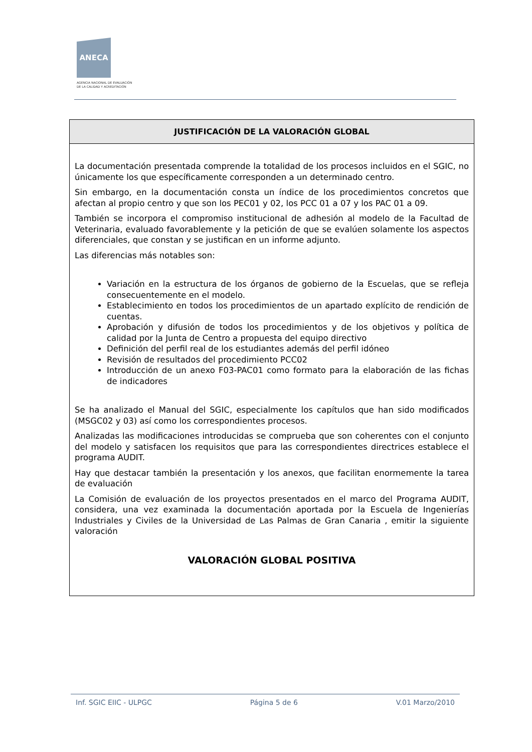ANECA
AGENCIA NACIONAL DE EVALUACIÓN
DE LA CALIDAD Y ACREDITACIÓN
| JUSTIFICACIÓN DE LA VALORACIÓN GLOBAL |
| --- |
| La documentación presentada comprende la totalidad de los procesos incluidos en el SGIC, no únicamente los que específicamente corresponden a un determinado centro. Sin embargo, en la documentación consta un índice de los procedimientos concretos que afectan al propio centro y que son los PEC01 y 02, los PCC 01 a 07 y los PAC 01 a 09. También se incorpora el compromiso institucional de adhesión al modelo de la Facultad de Veterinaria, evaluado favorablemente y la petición de que se evalúen solamente los aspectos diferenciales, que constan y se justifican en un informe adjunto. Las diferencias más notables son: Variación en la estructura de los órganos de gobierno de la Escuelas, que se refleja consecuentemente en el modelo. Establecimiento en todos los procedimientos de un apartado explícito de rendición de cuentas. Aprobación y difusión de todos los procedimientos y de los objetivos y política de calidad por la Junta de Centro a propuesta del equipo directivo Definición del perfil real de los estudiantes además del perfil idóneo Revisión de resultados del procedimiento PCC02 Introducción de un anexo F03-PAC01 como formato para la elaboración de las fichas de indicadores Se ha analizado el Manual del SGIC, especialmente los capítulos que han sido modificados (MSGC02 y 03) así como los correspondientes procesos. Analizadas las modificaciones introducidas se comprueba que son coherentes con el conjunto del modelo y satisfacen los requisitos que para las correspondientes directrices establece el programa AUDIT. Hay que destacar también la presentación y los anexos, que facilitan enormemente la tarea de evaluación La Comisión de evaluación de los proyectos presentados en el marco del Programa AUDIT, considera, una vez examinada la documentación aportada por la Escuela de Ingenierías Industriales y Civiles de la Universidad de Las Palmas de Gran Canaria , emitir la siguiente valoración VALORACIÓN GLOBAL POSITIVA |
Inf. SGIC EIIC - ULPGC Página 5 de 6 V.01 Marzo/2010